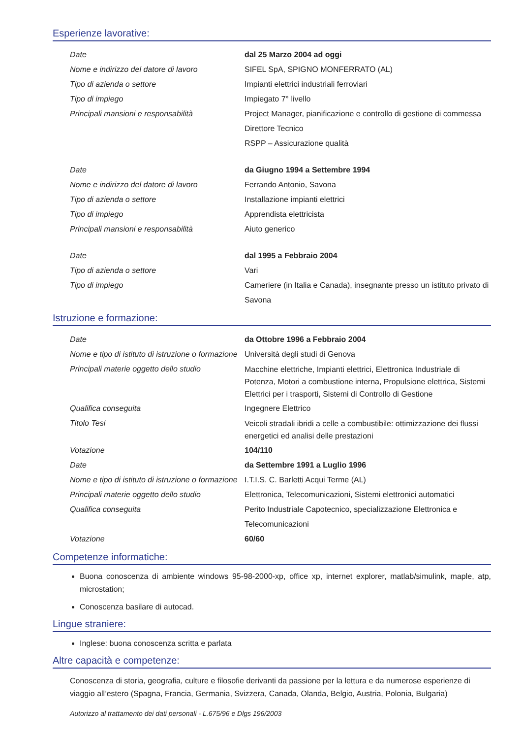Esperienze lavorative:
| Date | dal 25 Marzo 2004 ad oggi |
| Nome e indirizzo del datore di lavoro | SIFEL SpA, SPIGNO MONFERRATO (AL) |
| Tipo di azienda o settore | Impianti elettrici industriali ferroviari |
| Tipo di impiego | Impiegato 7° livello |
| Principali mansioni e responsabilità | Project Manager, pianificazione e controllo di gestione di commessa Direttore Tecnico RSPP – Assicurazione qualità |
| Date | da Giugno 1994 a Settembre 1994 |
| Nome e indirizzo del datore di lavoro | Ferrando Antonio, Savona |
| Tipo di azienda o settore | Installazione impianti elettrici |
| Tipo di impiego | Apprendista elettricista |
| Principali mansioni e responsabilità | Aiuto generico |
| Date | dal 1995 a Febbraio 2004 |
| Tipo di azienda o settore | Vari |
| Tipo di impiego | Cameriere (in Italia e Canada), insegnante presso un istituto privato di Savona |
Istruzione e formazione:
| Date | da Ottobre 1996 a Febbraio 2004 |
| Nome e tipo di istituto di istruzione o formazione | Università degli studi di Genova |
| Principali materie oggetto dello studio | Macchine elettriche, Impianti elettrici, Elettronica Industriale di Potenza, Motori a combustione interna, Propulsione elettrica, Sistemi Elettrici per i trasporti, Sistemi di Controllo di Gestione |
| Qualifica conseguita | Ingegnere Elettrico |
| Titolo Tesi | Veicoli stradali ibridi a celle a combustibile: ottimizzazione dei flussi energetici ed analisi delle prestazioni |
| Votazione | 104/110 |
| Date | da Settembre 1991 a Luglio 1996 |
| Nome e tipo di istituto di istruzione o formazione | I.T.I.S. C. Barletti Acqui Terme (AL) |
| Principali materie oggetto dello studio | Elettronica, Telecomunicazioni, Sistemi elettronici automatici |
| Qualifica conseguita | Perito Industriale Capotecnico, specializzazione Elettronica e Telecomunicazioni |
| Votazione | 60/60 |
Competenze informatiche:
Buona conoscenza di ambiente windows 95-98-2000-xp, office xp, internet explorer, matlab/simulink, maple, atp, microstation;
Conoscenza basilare di autocad.
Lingue straniere:
Inglese: buona conoscenza scritta e parlata
Altre capacità e competenze:
Conoscenza di storia, geografia, culture e filosofie derivanti da passione per la lettura e da numerose esperienze di viaggio all’estero (Spagna, Francia, Germania, Svizzera, Canada, Olanda, Belgio, Austria, Polonia, Bulgaria)
Autorizzo al trattamento dei dati personali - L.675/96 e Dlgs 196/2003